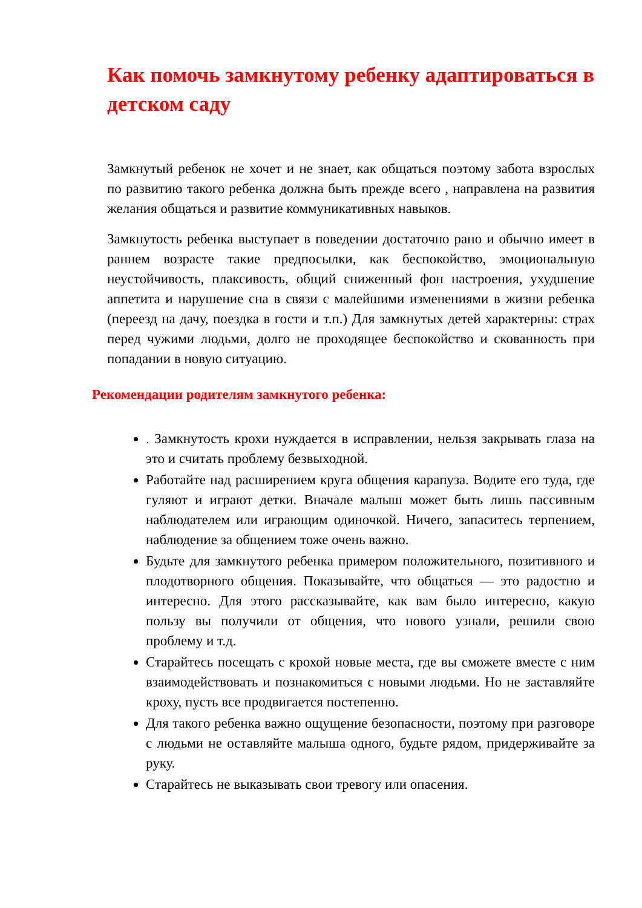Как помочь замкнутому ребенку адаптироваться в детском саду
Замкнутый ребенок не хочет и не знает, как общаться поэтому забота взрослых по развитию такого ребенка должна быть прежде всего , направлена на развития желания общаться и развитие коммуникативных навыков.
Замкнутость ребенка выступает в поведении достаточно рано и обычно имеет в раннем возрасте такие предпосылки, как беспокойство, эмоциональную неустойчивость, плаксивость, общий сниженный фон настроения, ухудшение аппетита и нарушение сна в связи с малейшими изменениями в жизни ребенка (переезд на дачу, поездка в гости и т.п.) Для замкнутых детей характерны: страх перед чужими людьми, долго не проходящее беспокойство и скованность при попадании в новую ситуацию.
Рекомендации родителям замкнутого ребенка:
. Замкнутость крохи нуждается в исправлении, нельзя закрывать глаза на это и считать проблему безвыходной.
Работайте над расширением круга общения карапуза. Водите его туда, где гуляют и играют детки. Вначале малыш может быть лишь пассивным наблюдателем или играющим одиночкой. Ничего, запаситесь терпением, наблюдение за общением тоже очень важно.
Будьте для замкнутого ребенка примером положительного, позитивного и плодотворного общения. Показывайте, что общаться — это радостно и интересно. Для этого рассказывайте, как вам было интересно, какую пользу вы получили от общения, что нового узнали, решили свою проблему и т.д.
Старайтесь посещать с крохой новые места, где вы сможете вместе с ним взаимодействовать и познакомиться с новыми людьми. Но не заставляйте кроху, пусть все продвигается постепенно.
Для такого ребенка важно ощущение безопасности, поэтому при разговоре с людьми не оставляйте малыша одного, будьте рядом, придерживайте за руку.
Старайтесь не выказывать свои тревогу или опасения.